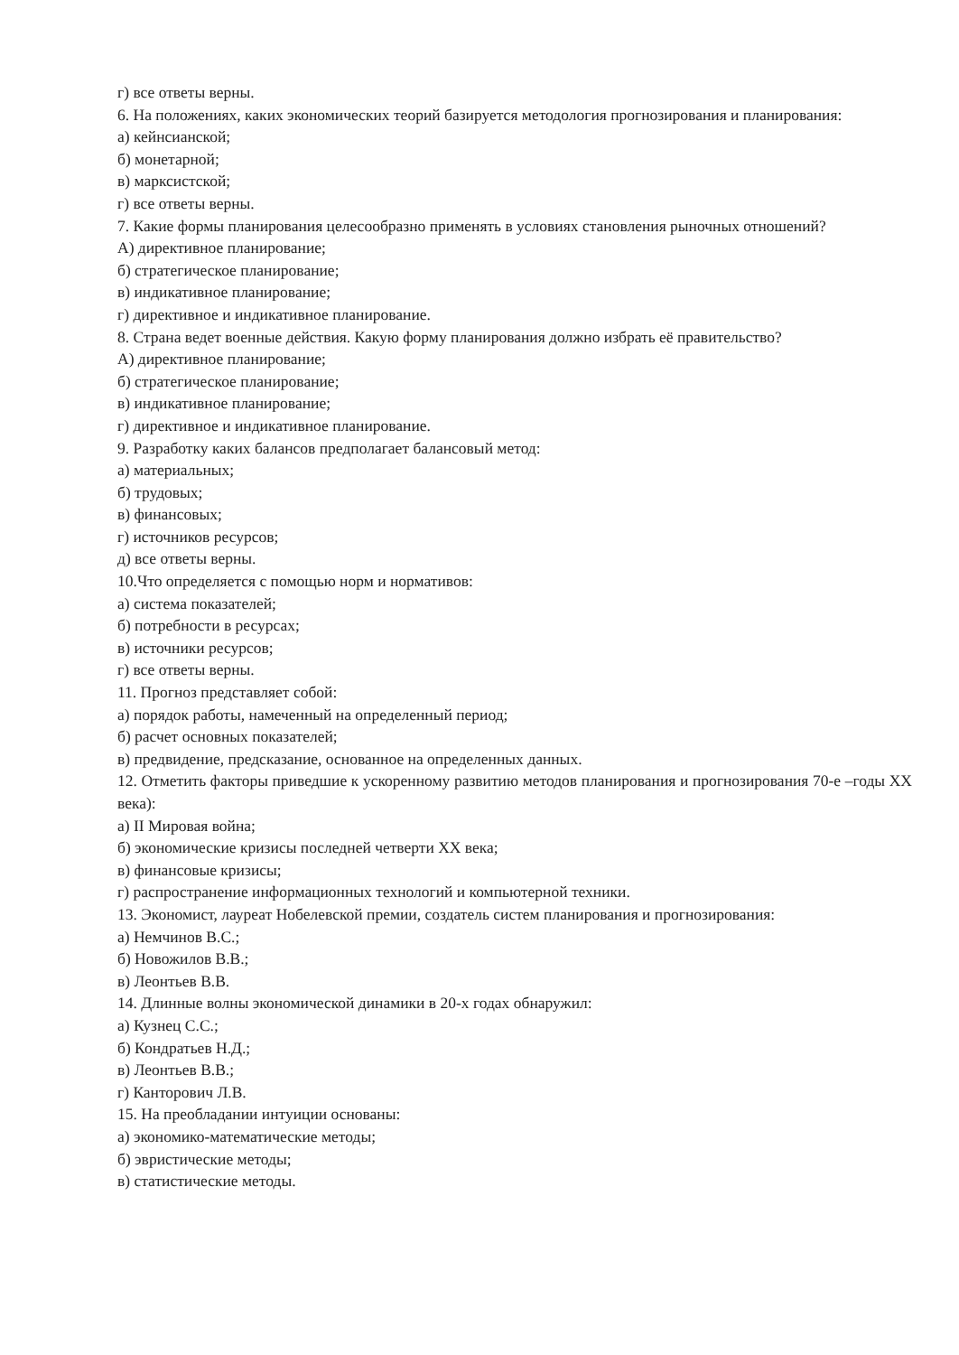г) все ответы верны.
6. На положениях, каких экономических теорий базируется методология прогнозирования и планирования:
а) кейнсианской;
б) монетарной;
в) марксистской;
г) все ответы верны.
7. Какие формы планирования целесообразно применять в условиях становления рыночных отношений?
А) директивное планирование;
б) стратегическое планирование;
в) индикативное планирование;
г) директивное и индикативное планирование.
8. Страна ведет военные действия. Какую форму планирования должно избрать её правительство?
А) директивное планирование;
б) стратегическое планирование;
в) индикативное планирование;
г) директивное и индикативное планирование.
9. Разработку каких балансов предполагает балансовый метод:
а) материальных;
б) трудовых;
в) финансовых;
г) источников ресурсов;
д) все ответы верны.
10.Что определяется с помощью норм и нормативов:
а) система показателей;
б) потребности в ресурсах;
в) источники ресурсов;
г) все ответы верны.
11. Прогноз представляет собой:
а) порядок работы, намеченный на определенный период;
б) расчет основных показателей;
в) предвидение, предсказание, основанное на определенных данных.
12. Отметить факторы приведшие к ускоренному развитию методов планирования и прогнозирования 70-е –годы XX века):
а) II Мировая война;
б) экономические кризисы последней четверти XX века;
в) финансовые кризисы;
г) распространение информационных технологий и компьютерной техники.
13. Экономист, лауреат Нобелевской премии, создатель систем планирования и прогнозирования:
а) Немчинов В.С.;
б) Новожилов В.В.;
в) Леонтьев В.В.
14. Длинные волны экономической динамики в 20-х годах обнаружил:
а) Кузнец С.С.;
б) Кондратьев Н.Д.;
в) Леонтьев В.В.;
г) Канторович Л.В.
15. На преобладании интуиции основаны:
а) экономико-математические методы;
б) эвристические методы;
в) статистические методы.